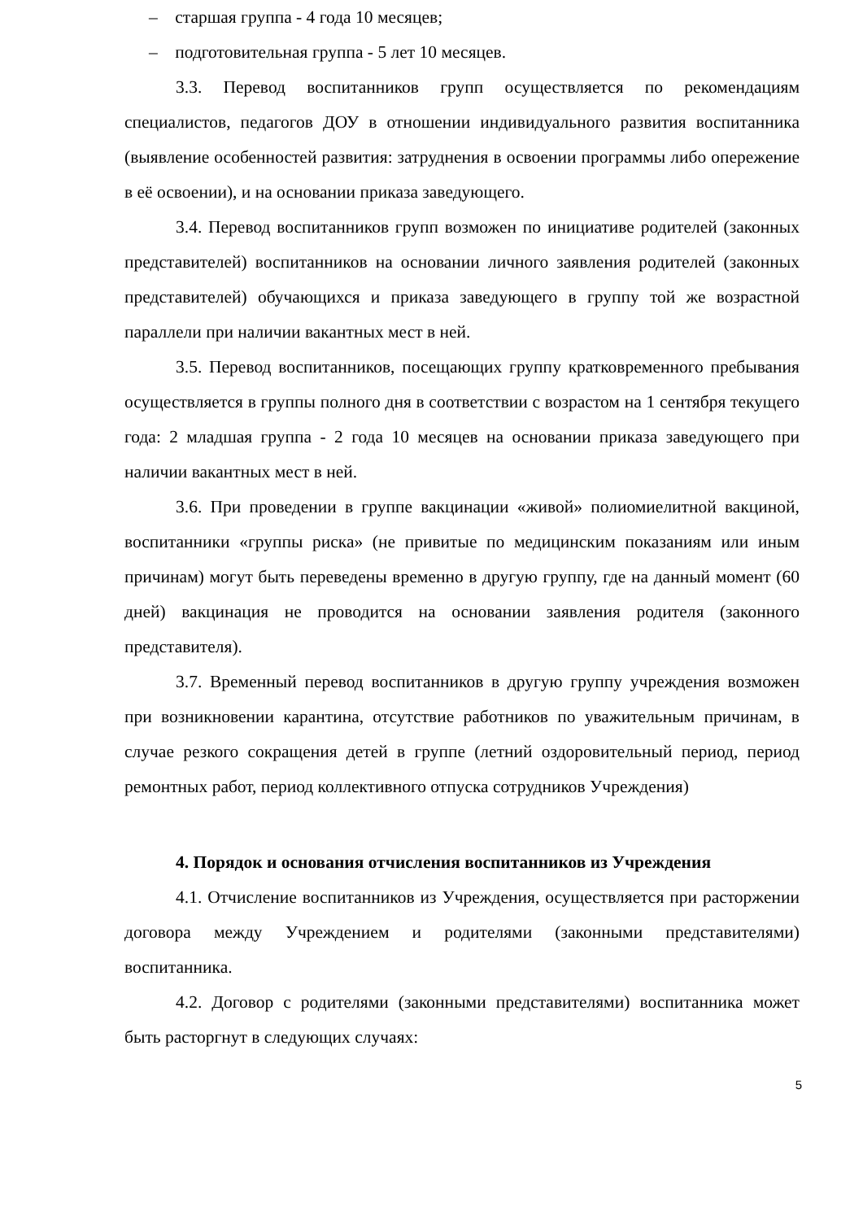– старшая группа - 4 года 10 месяцев;
– подготовительная группа - 5 лет 10 месяцев.
3.3. Перевод воспитанников групп осуществляется по рекомендациям специалистов, педагогов ДОУ в отношении индивидуального развития воспитанника (выявление особенностей развития: затруднения в освоении программы либо опережение в её освоении), и на основании приказа заведующего.
3.4. Перевод воспитанников групп возможен по инициативе родителей (законных представителей) воспитанников на основании личного заявления родителей (законных представителей) обучающихся и приказа заведующего в группу той же возрастной параллели при наличии вакантных мест в ней.
3.5. Перевод воспитанников, посещающих группу кратковременного пребывания осуществляется в группы полного дня в соответствии с возрастом на 1 сентября текущего года: 2 младшая группа - 2 года 10 месяцев на основании приказа заведующего при наличии вакантных мест в ней.
3.6. При проведении в группе вакцинации «живой» полиомиелитной вакциной, воспитанники «группы риска» (не привитые по медицинским показаниям или иным причинам) могут быть переведены временно в другую группу, где на данный момент (60 дней) вакцинация не проводится на основании заявления родителя (законного представителя).
3.7. Временный перевод воспитанников в другую группу учреждения возможен при возникновении карантина, отсутствие работников по уважительным причинам, в случае резкого сокращения детей в группе (летний оздоровительный период, период ремонтных работ, период коллективного отпуска сотрудников Учреждения)
4. Порядок и основания отчисления воспитанников из Учреждения
4.1. Отчисление воспитанников из Учреждения, осуществляется при расторжении договора между Учреждением и родителями (законными представителями) воспитанника.
4.2. Договор с родителями (законными представителями) воспитанника может быть расторгнут в следующих случаях:
5